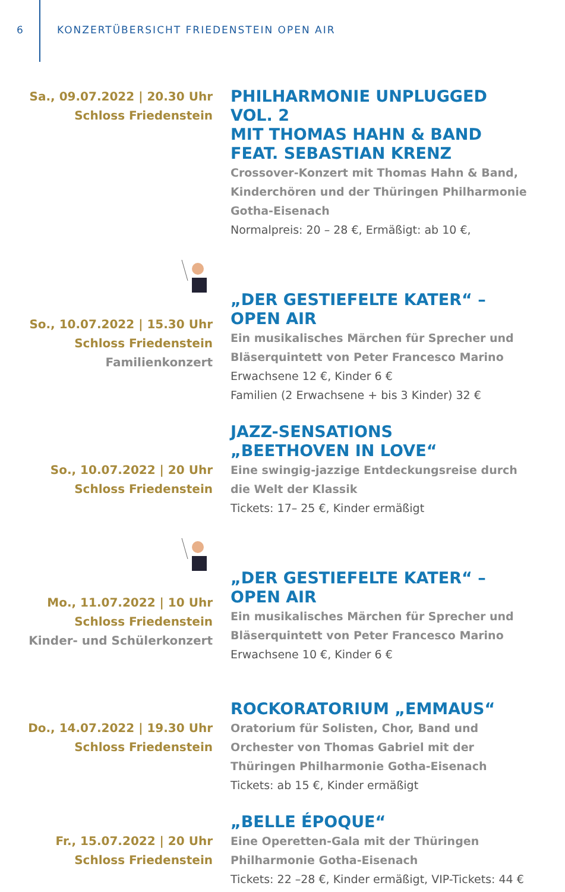6 KONZERTÜBERSICHT FRIEDENSTEIN OPEN AIR
Sa., 09.07.2022 | 20.30 Uhr
Schloss Friedenstein
PHILHARMONIE UNPLUGGED VOL. 2
MIT THOMAS HAHN & BAND
FEAT. SEBASTIAN KRENZ
Crossover-Konzert mit Thomas Hahn & Band, Kinderchören und der Thüringen Philharmonie Gotha-Eisenach
Normalpreis: 20 – 28 €, Ermäßigt: ab 10 €,
So., 10.07.2022 | 15.30 Uhr
Schloss Friedenstein
Familienkonzert
„DER GESTIEFELTE KATER“ – OPEN AIR
Ein musikalisches Märchen für Sprecher und Bläserquintett von Peter Francesco Marino
Erwachsene 12 €, Kinder 6 €
Familien (2 Erwachsene + bis 3 Kinder) 32 €
So., 10.07.2022 | 20 Uhr
Schloss Friedenstein
JAZZ-SENSATIONS
„BEETHOVEN IN LOVE“
Eine swingig-jazzige Entdeckungsreise durch die Welt der Klassik
Tickets: 17– 25 €, Kinder ermäßigt
Mo., 11.07.2022 | 10 Uhr
Schloss Friedenstein
Kinder- und Schülerkonzert
„DER GESTIEFELTE KATER“ – OPEN AIR
Ein musikalisches Märchen für Sprecher und Bläserquintett von Peter Francesco Marino
Erwachsene 10 €, Kinder 6 €
Do., 14.07.2022 | 19.30 Uhr
Schloss Friedenstein
ROCKORATORIUM „EMMAUS“
Oratorium für Solisten, Chor, Band und Orchester von Thomas Gabriel mit der Thüringen Philhar­monie Gotha-Eisenach
Tickets: ab 15 €, Kinder ermäßigt
Fr., 15.07.2022 | 20 Uhr
Schloss Friedenstein
„BELLE ÉPOQUE“
Eine Operetten-Gala mit der Thüringen Philhar­monie Gotha-Eisenach
Tickets: 22 –28 €, Kinder ermäßigt, VIP-Tickets: 44 €